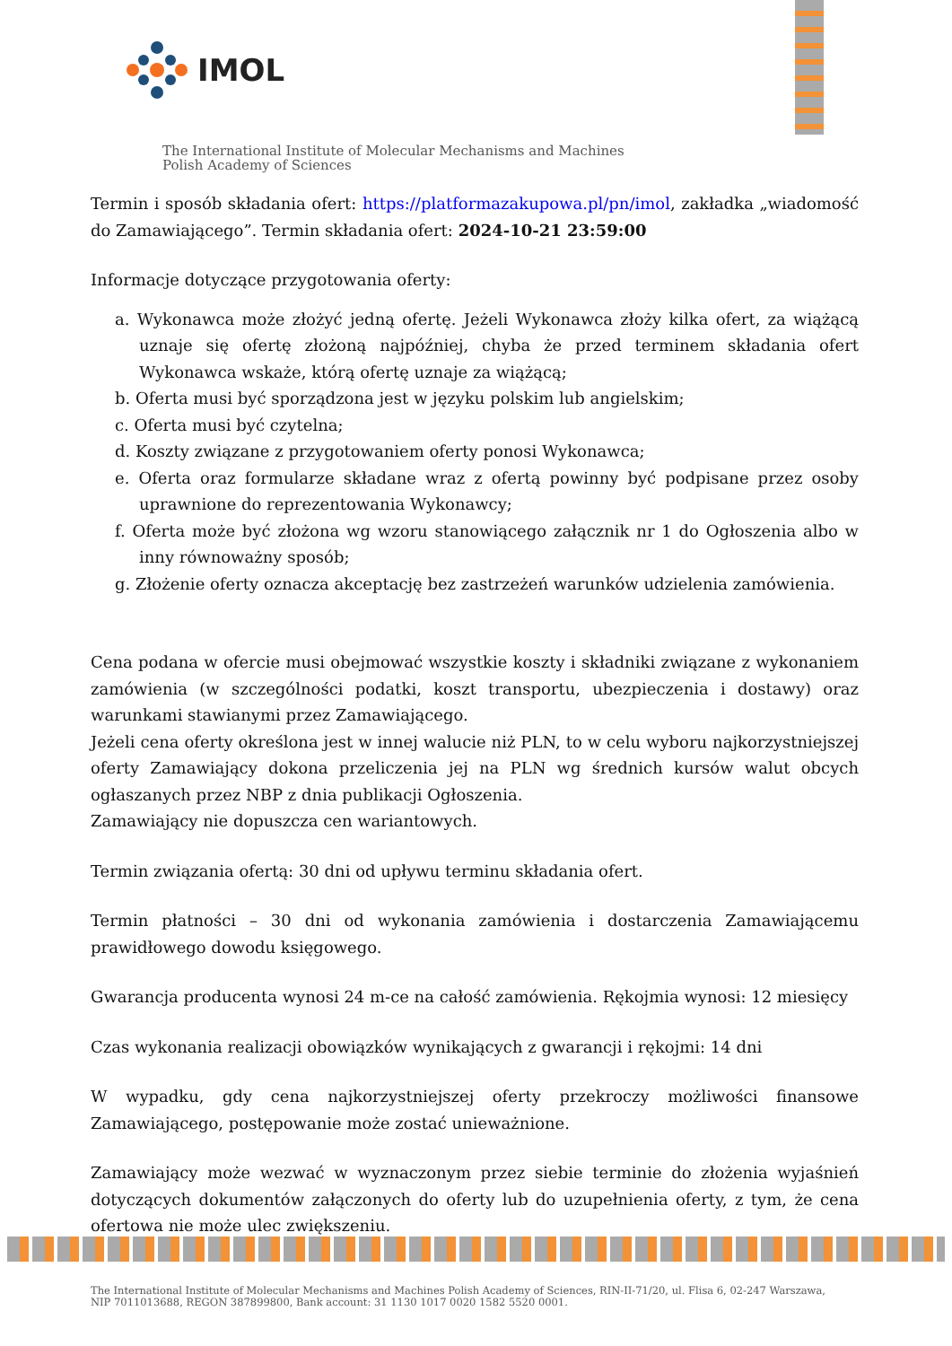IMOL
The International Institute of Molecular Mechanisms and Machines
Polish Academy of Sciences
Termin i sposób składania ofert: https://platformazakupowa.pl/pn/imol, zakładka „wiadomość do Zamawiającego”. Termin składania ofert: 2024-10-21 23:59:00
Informacje dotyczące przygotowania oferty:
a. Wykonawca może złożyć jedną ofertę. Jeżeli Wykonawca złoży kilka ofert, za wiążącą uznaje się ofertę złożoną najpóźniej, chyba że przed terminem składania ofert Wykonawca wskaże, którą ofertę uznaje za wiążącą;
b. Oferta musi być sporządzona jest w języku polskim lub angielskim;
c. Oferta musi być czytelna;
d. Koszty związane z przygotowaniem oferty ponosi Wykonawca;
e. Oferta oraz formularze składane wraz z ofertą powinny być podpisane przez osoby uprawnione do reprezentowania Wykonawcy;
f. Oferta może być złożona wg wzoru stanowiącego załącznik nr 1 do Ogłoszenia albo w inny równoważny sposób;
g. Złożenie oferty oznacza akceptację bez zastrzeżeń warunków udzielenia zamówienia.
Cena podana w ofercie musi obejmować wszystkie koszty i składniki związane z wykonaniem zamówienia (w szczególności podatki, koszt transportu, ubezpieczenia i dostawy) oraz warunkami stawianymi przez Zamawiającego.
Jeżeli cena oferty określona jest w innej walucie niż PLN, to w celu wyboru najkorzystniejszej oferty Zamawiający dokona przeliczenia jej na PLN wg średnich kursów walut obcych ogłaszanych przez NBP z dnia publikacji Ogłoszenia.
Zamawiający nie dopuszcza cen wariantowych.
Termin związania ofertą: 30 dni od upływu terminu składania ofert.
Termin płatności – 30 dni od wykonania zamówienia i dostarczenia Zamawiającemu prawidłowego dowodu księgowego.
Gwarancja producenta wynosi 24 m-ce na całość zamówienia. Rękojmia wynosi: 12 miesięcy
Czas wykonania realizacji obowiązków wynikających z gwarancji i rękojmi: 14 dni
W wypadku, gdy cena najkorzystniejszej oferty przekroczy możliwości finansowe Zamawiającego, postępowanie może zostać unieważnione.
Zamawiający może wezwać w wyznaczonym przez siebie terminie do złożenia wyjaśnień dotyczących dokumentów załączonych do oferty lub do uzupełnienia oferty, z tym, że cena ofertowa nie może ulec zwiększeniu.
The International Institute of Molecular Mechanisms and Machines Polish Academy of Sciences, RIN-II-71/20, ul. Flisa 6, 02-247 Warszawa,
NIP 7011013688, REGON 387899800, Bank account: 31 1130 1017 0020 1582 5520 0001.